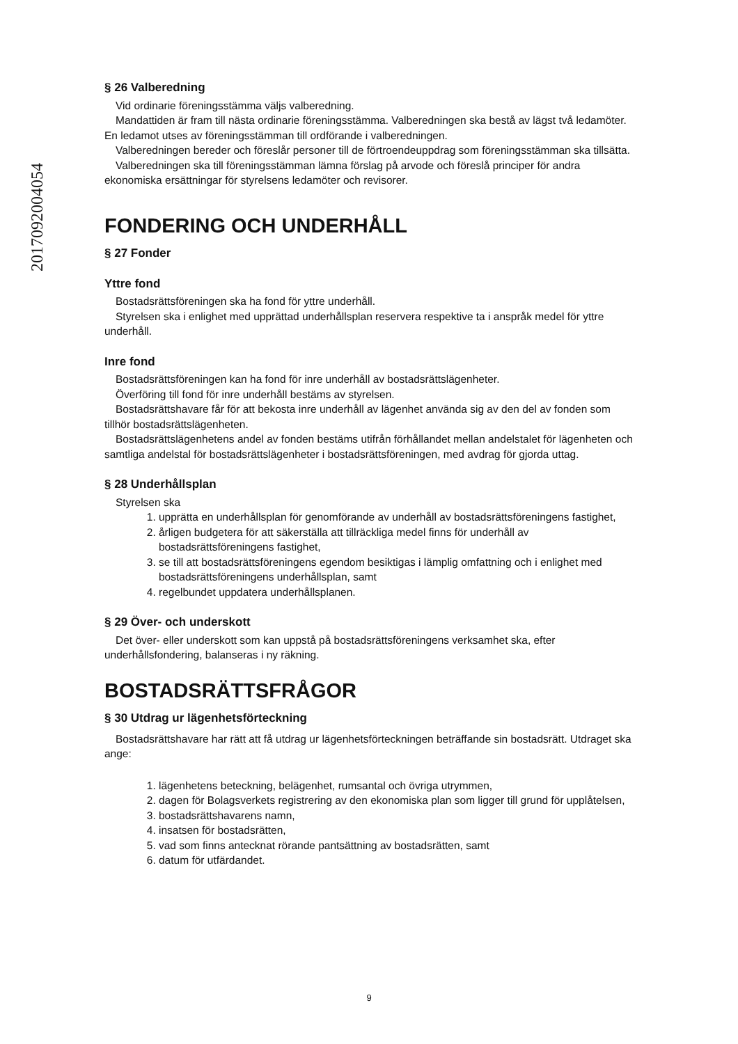20170920040​54
§ 26 Valberedning
Vid ordinarie föreningsstämma väljs valberedning.
Mandattiden är fram till nästa ordinarie föreningsstämma. Valberedningen ska bestå av lägst två ledamöter. En ledamot utses av föreningsstämman till ordförande i valberedningen.
Valberedningen bereder och föreslår personer till de förtroendeuppdrag som föreningsstämman ska tillsätta.
Valberedningen ska till föreningsstämman lämna förslag på arvode och föreslå principer för andra ekonomiska ersättningar för styrelsens ledamöter och revisorer.
FONDERING OCH UNDERHÅLL
§ 27 Fonder
Yttre fond
Bostadsrättsföreningen ska ha fond för yttre underhåll.
Styrelsen ska i enlighet med upprättad underhållsplan reservera respektive ta i anspråk medel för yttre underhåll.
Inre fond
Bostadsrättsföreningen kan ha fond för inre underhåll av bostadsrättslägenheter.
Överföring till fond för inre underhåll bestäms av styrelsen.
Bostadsrättshavare får för att bekosta inre underhåll av lägenhet använda sig av den del av fonden som tillhör bostadsrättslägenheten.
Bostadsrättslägenhetens andel av fonden bestäms utifrån förhållandet mellan andelstalet för lägenheten och samtliga andelstal för bostadsrättslägenheter i bostadsrättsföreningen, med avdrag för gjorda uttag.
§ 28 Underhållsplan
Styrelsen ska
1. upprätta en underhållsplan för genomförande av underhåll av bostadsrättsföreningens fastighet,
2. årligen budgetera för att säkerställa att tillräckliga medel finns för underhåll av bostadsrättsföreningens fastighet,
3. se till att bostadsrättsföreningens egendom besiktigas i lämplig omfattning och i enlighet med bostadsrättsföreningens underhållsplan, samt
4. regelbundet uppdatera underhållsplanen.
§ 29 Över- och underskott
Det över- eller underskott som kan uppstå på bostadsrättsföreningens verksamhet ska, efter underhållsfondering, balanseras i ny räkning.
BOSTADSRÄTTSFRÅGOR
§ 30 Utdrag ur lägenhetsförteckning
Bostadsrättshavare har rätt att få utdrag ur lägenhetsförteckningen beträffande sin bostadsrätt. Utdraget ska ange:
1. lägenhetens beteckning, belägenhet, rumsantal och övriga utrymmen,
2. dagen för Bolagsverkets registrering av den ekonomiska plan som ligger till grund för upplåtelsen,
3. bostadsrättshavarens namn,
4. insatsen för bostadsrätten,
5. vad som finns antecknat rörande pantsättning av bostadsrätten, samt
6. datum för utfärdandet.
9